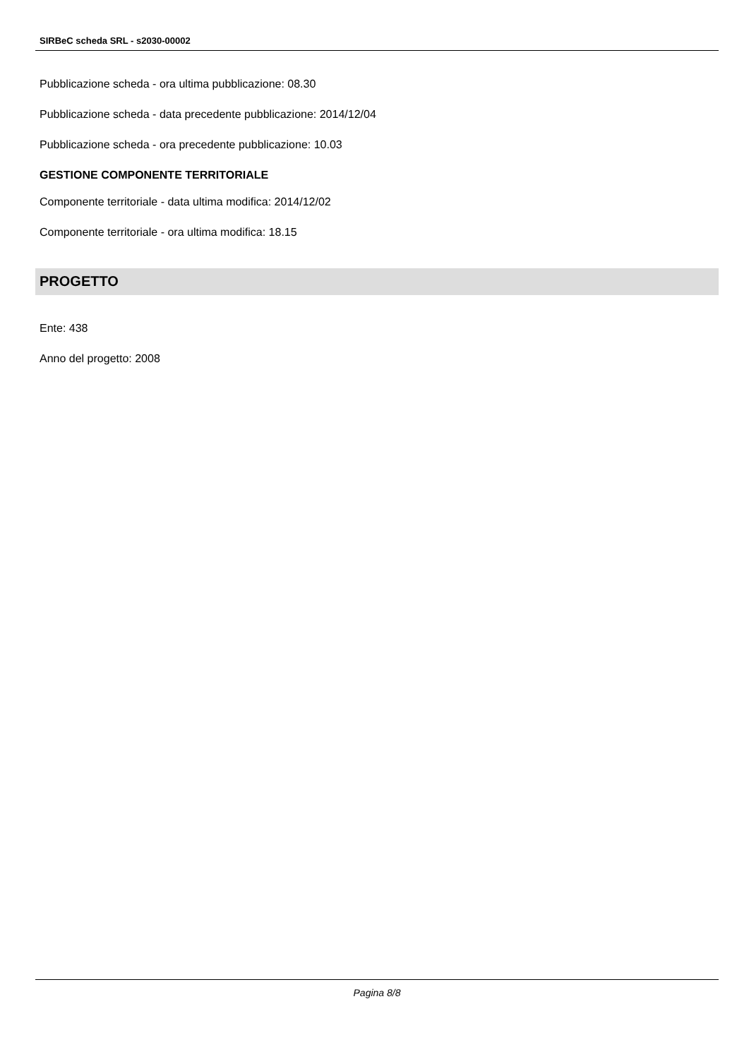SIRBeC scheda SRL - s2030-00002
Pubblicazione scheda - ora ultima pubblicazione: 08.30
Pubblicazione scheda - data precedente pubblicazione: 2014/12/04
Pubblicazione scheda - ora precedente pubblicazione: 10.03
GESTIONE COMPONENTE TERRITORIALE
Componente territoriale - data ultima modifica: 2014/12/02
Componente territoriale - ora ultima modifica: 18.15
PROGETTO
Ente: 438
Anno del progetto: 2008
Pagina 8/8